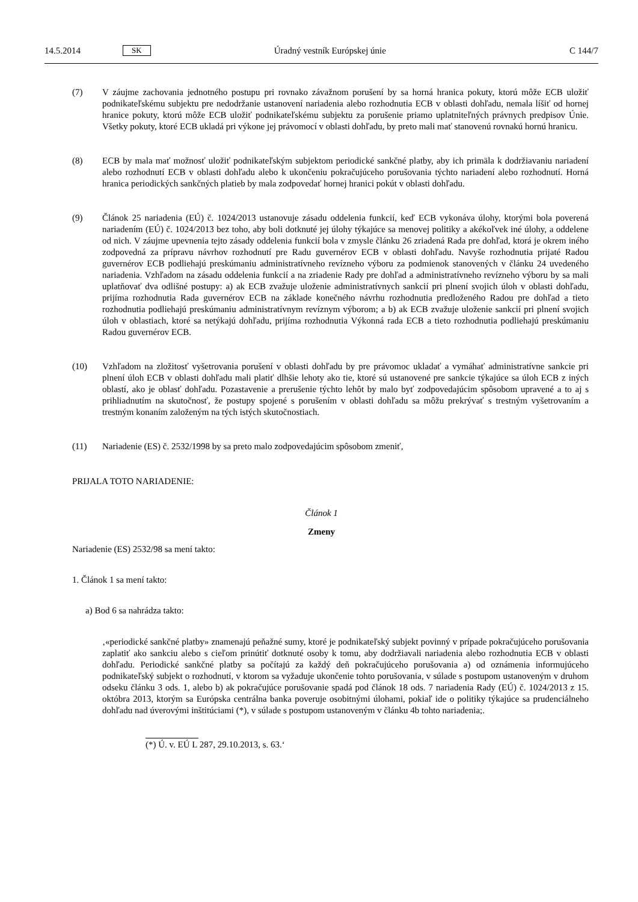14.5.2014 SK Úradný vestník Európskej únie C 144/7
(7) V záujme zachovania jednotného postupu pri rovnako závažnom porušení by sa horná hranica pokuty, ktorú môže ECB uložiť podnikateľskému subjektu pre nedodržanie ustanovení nariadenia alebo rozhodnutia ECB v oblasti dohľadu, nemala líšiť od hornej hranice pokuty, ktorú môže ECB uložiť podnikateľskému subjektu za porušenie priamo uplatniteľných právnych predpisov Únie. Všetky pokuty, ktoré ECB ukladá pri výkone jej právomocí v oblasti dohľadu, by preto mali mať stanovenú rovnakú hornú hranicu.
(8) ECB by mala mať možnosť uložiť podnikateľským subjektom periodické sankčné platby, aby ich primäla k dodržiavaniu nariadení alebo rozhodnutí ECB v oblasti dohľadu alebo k ukončeniu pokračujúceho porušovania týchto nariadení alebo rozhodnutí. Horná hranica periodických sankčných platieb by mala zodpovedať hornej hranici pokút v oblasti dohľadu.
(9) Článok 25 nariadenia (EÚ) č. 1024/2013 ustanovuje zásadu oddelenia funkcií, keď ECB vykonáva úlohy, ktorými bola poverená nariadením (EÚ) č. 1024/2013 bez toho, aby boli dotknuté jej úlohy týkajúce sa menovej politiky a akékoľvek iné úlohy, a oddelene od nich. V záujme upevnenia tejto zásady oddelenia funkcií bola v zmysle článku 26 zriadená Rada pre dohľad, ktorá je okrem iného zodpovedná za prípravu návrhov rozhodnutí pre Radu guvernérov ECB v oblasti dohľadu. Navyše rozhodnutia prijaté Radou guvernérov ECB podliehajú preskúmaniu administratívneho revízneho výboru za podmienok stanovených v článku 24 uvedeného nariadenia. Vzhľadom na zásadu oddelenia funkcií a na zriadenie Rady pre dohľad a administratívneho revízneho výboru by sa mali uplatňovať dva odlišné postupy: a) ak ECB zvažuje uloženie administratívnych sankcií pri plnení svojich úloh v oblasti dohľadu, prijíma rozhodnutia Rada guvernérov ECB na základe konečného návrhu rozhodnutia predloženého Radou pre dohľad a tieto rozhodnutia podliehajú preskúmaniu administratívnym revíznym výborom; a b) ak ECB zvažuje uloženie sankcií pri plnení svojich úloh v oblastiach, ktoré sa netýkajú dohľadu, prijíma rozhodnutia Výkonná rada ECB a tieto rozhodnutia podliehajú preskúmaniu Radou guvernérov ECB.
(10) Vzhľadom na zložitosť vyšetrovania porušení v oblasti dohľadu by pre právomoc ukladať a vymáhať administratívne sankcie pri plnení úloh ECB v oblasti dohľadu mali platiť dlhšie lehoty ako tie, ktoré sú ustanovené pre sankcie týkajúce sa úloh ECB z iných oblastí, ako je oblasť dohľadu. Pozastavenie a prerušenie týchto lehôt by malo byť zodpovedajúcim spôsobom upravené a to aj s prihliadnutím na skutočnosť, že postupy spojené s porušením v oblasti dohľadu sa môžu prekrývať s trestným vyšetrovaním a trestným konaním založeným na tých istých skutočnostiach.
(11) Nariadenie (ES) č. 2532/1998 by sa preto malo zodpovedajúcim spôsobom zmeniť,
PRIJALA TOTO NARIADENIE:
Článok 1
Zmeny
Nariadenie (ES) 2532/98 sa mení takto:
1. Článok 1 sa mení takto:
a) Bod 6 sa nahrádza takto:
‚«periodické sankčné platby» znamenajú peňažné sumy, ktoré je podnikateľský subjekt povinný v prípade pokračujúceho porušovania zaplatiť ako sankciu alebo s cieľom prinútiť dotknuté osoby k tomu, aby dodržiavali nariadenia alebo rozhodnutia ECB v oblasti dohľadu. Periodické sankčné platby sa počítajú za každý deň pokračujúceho porušovania a) od oznámenia informujúceho podnikateľský subjekt o rozhodnutí, v ktorom sa vyžaduje ukončenie tohto porušovania, v súlade s postupom ustanoveným v druhom odseku článku 3 ods. 1, alebo b) ak pokračujúce porušovanie spadá pod článok 18 ods. 7 nariadenia Rady (EÚ) č. 1024/2013 z 15. októbra 2013, ktorým sa Európska centrálna banka poveruje osobitnými úlohami, pokiaľ ide o politiky týkajúce sa prudenciálneho dohľadu nad úverovými inštitúciami (*), v súlade s postupom ustanoveným v článku 4b tohto nariadenia;.
(*) Ú. v. EÚ L 287, 29.10.2013, s. 63.‘